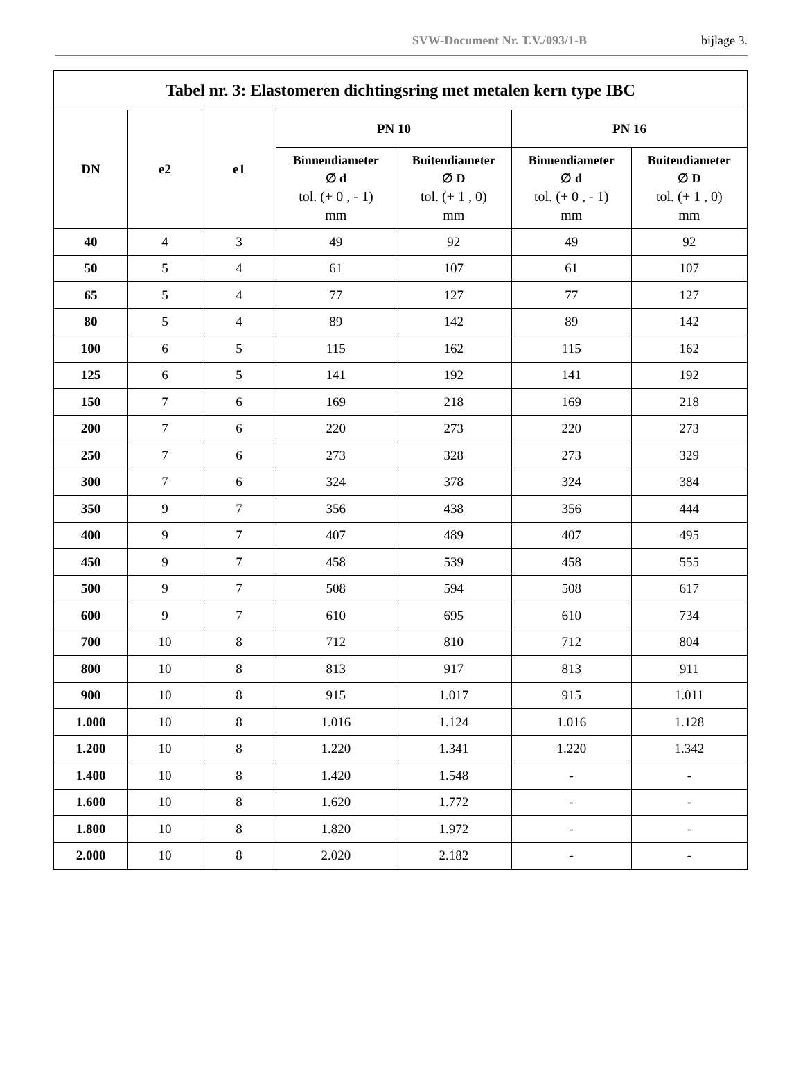SVW-Document Nr. T.V./093/1-B bijlage 3.
| Tabel nr. 3: Elastomeren dichtingsring met metalen kern type IBC | | | | | | |
| --- | --- | --- | --- | --- | --- | --- |
| DN | e2 | e1 | PN 10 | | PN 16 | |
| | | | Binnendiameter ∅ d tol. (+ 0 , - 1) mm | Buitendiameter ∅ D tol. (+ 1 , 0) mm | Binnendiameter ∅ d tol. (+ 0 , - 1) mm | Buitendiameter ∅ D tol. (+ 1 , 0) mm |
| 40 | 4 | 3 | 49 | 92 | 49 | 92 |
| 50 | 5 | 4 | 61 | 107 | 61 | 107 |
| 65 | 5 | 4 | 77 | 127 | 77 | 127 |
| 80 | 5 | 4 | 89 | 142 | 89 | 142 |
| 100 | 6 | 5 | 115 | 162 | 115 | 162 |
| 125 | 6 | 5 | 141 | 192 | 141 | 192 |
| 150 | 7 | 6 | 169 | 218 | 169 | 218 |
| 200 | 7 | 6 | 220 | 273 | 220 | 273 |
| 250 | 7 | 6 | 273 | 328 | 273 | 329 |
| 300 | 7 | 6 | 324 | 378 | 324 | 384 |
| 350 | 9 | 7 | 356 | 438 | 356 | 444 |
| 400 | 9 | 7 | 407 | 489 | 407 | 495 |
| 450 | 9 | 7 | 458 | 539 | 458 | 555 |
| 500 | 9 | 7 | 508 | 594 | 508 | 617 |
| 600 | 9 | 7 | 610 | 695 | 610 | 734 |
| 700 | 10 | 8 | 712 | 810 | 712 | 804 |
| 800 | 10 | 8 | 813 | 917 | 813 | 911 |
| 900 | 10 | 8 | 915 | 1.017 | 915 | 1.011 |
| 1.000 | 10 | 8 | 1.016 | 1.124 | 1.016 | 1.128 |
| 1.200 | 10 | 8 | 1.220 | 1.341 | 1.220 | 1.342 |
| 1.400 | 10 | 8 | 1.420 | 1.548 | - | - |
| 1.600 | 10 | 8 | 1.620 | 1.772 | - | - |
| 1.800 | 10 | 8 | 1.820 | 1.972 | - | - |
| 2.000 | 10 | 8 | 2.020 | 2.182 | - | - |